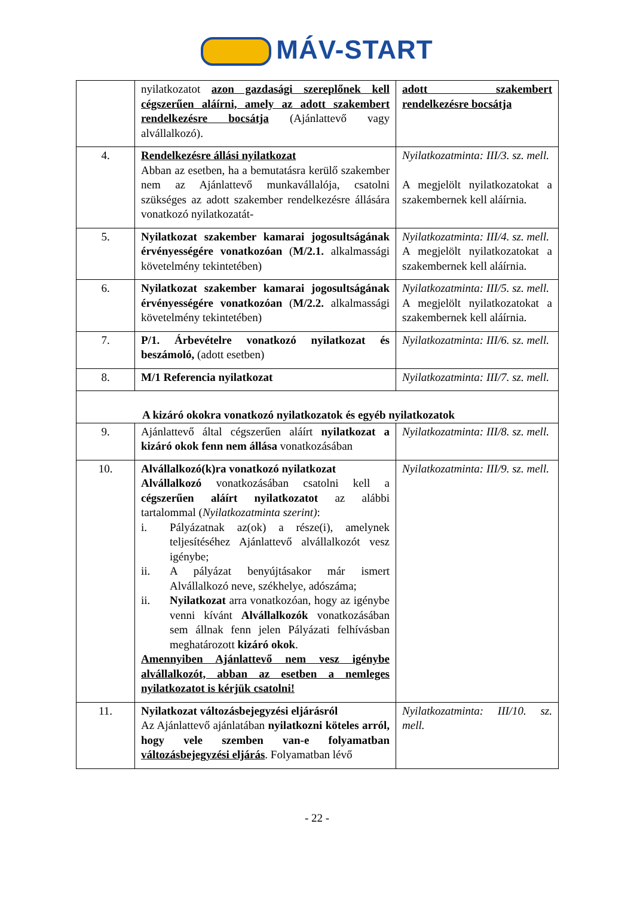MÁV-START
| | nyilatkozatot azon gazdasági szereplőnek kell cégszerűen aláírni, amely az adott szakembert rendelkezésre bocsátja (Ajánlattevő vagy alvállalkozó). | adott szakembert rendelkezésre bocsátja |
| 4. | Rendelkezésre állási nyilatkozat Abban az esetben, ha a bemutatásra kerülő szakember nem az Ajánlattevő munkavállalója, csatolni szükséges az adott szakember rendelkezésre állására vonatkozó nyilatkozatát- | Nyilatkozatminta: III/3. sz. mell. A megjelölt nyilatkozatokat a szakembernek kell aláírnia. |
| 5. | Nyilatkozat szakember kamarai jogosultságának érvényességére vonatkozóan ( M/2.1. alkalmassági követelmény tekintetében) | Nyilatkozatminta: III/4. sz. mell. A megjelölt nyilatkozatokat a szakembernek kell aláírnia. |
| 6. | Nyilatkozat szakember kamarai jogosultságának érvényességére vonatkozóan ( M/2.2. alkalmassági követelmény tekintetében) | Nyilatkozatminta: III/5. sz. mell. A megjelölt nyilatkozatokat a szakembernek kell aláírnia. |
| 7. | P/1. Árbevételre vonatkozó nyilatkozat és beszámoló, (adott esetben) | Nyilatkozatminta: III/6. sz. mell. |
| 8. | M/1 Referencia nyilatkozat | Nyilatkozatminta: III/7. sz. mell. |
| A kizáró okokra vonatkozó nyilatkozatok és egyéb nyilatkozatok | | |
| 9. | Ajánlattevő által cégszerűen aláírt nyilatkozat a kizáró okok fenn nem állása vonatkozásában | Nyilatkozatminta: III/8. sz. mell. |
| 10. | Alvállalkozó(k)ra vonatkozó nyilatkozat Alvállalkozó vonatkozásában csatolni kell a cégszerűen aláírt nyilatkozatot az alábbi tartalommal ( Nyilatkozatminta szerint) : i. Pályázatnak az(ok) a része(i), amelynek teljesítéséhez Ajánlattevő alvállalkozót vesz igénybe; ii. A pályázat benyújtásakor már ismert Alvállalkozó neve, székhelye, adószáma; ii. Nyilatkozat arra vonatkozóan, hogy az igénybe venni kívánt Alvállalkozók vonatkozásában sem állnak fenn jelen Pályázati felhívásban meghatározott kizáró okok . Amennyiben Ajánlattevő nem vesz igénybe alvállalkozót, abban az esetben a nemleges nyilatkozatot is kérjük csatolni! | Nyilatkozatminta: III/9. sz. mell. |
| 11. | Nyilatkozat változásbejegyzési eljárásról Az Ajánlattevő ajánlatában nyilatkozni köteles arról, hogy vele szemben van-e folyamatban változásbejegyzési eljárás . Folyamatban lévő | Nyilatkozatminta: III/10. sz. mell. |
- 22 -